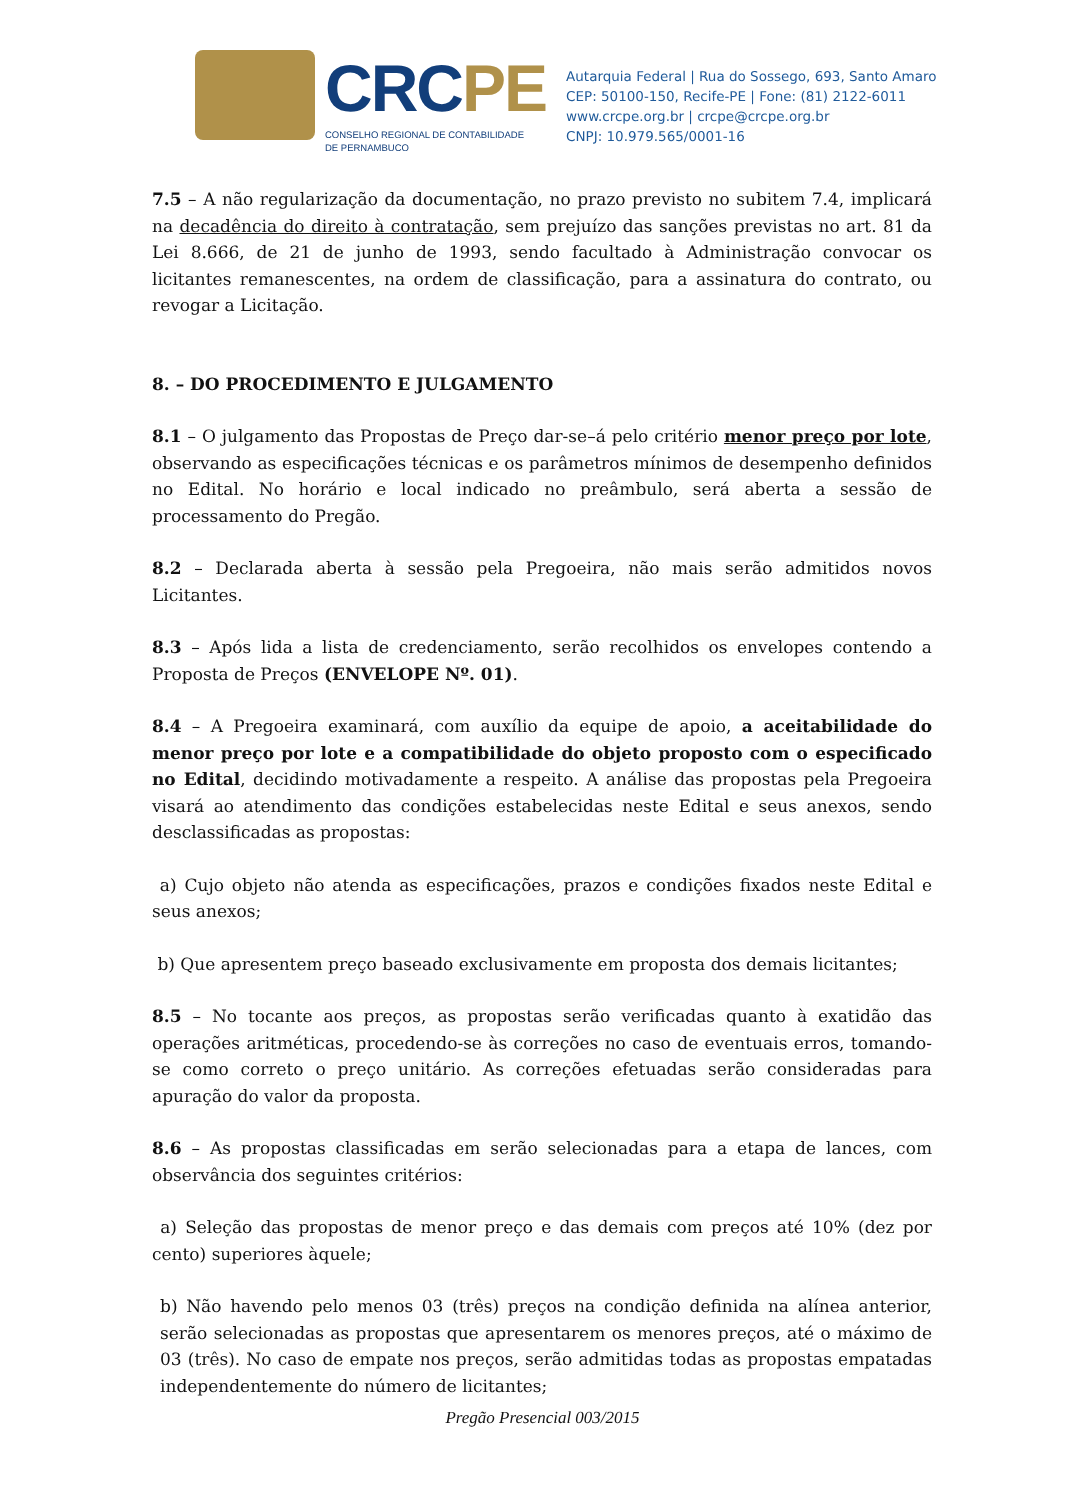CRCPE
CONSELHO REGIONAL DE CONTABILIDADE
DE PERNAMBUCO
Autarquia Federal | Rua do Sossego, 693, Santo Amaro
CEP: 50100-150, Recife-PE | Fone: (81) 2122-6011
www.crcpe.org.br | crcpe@crcpe.org.br
CNPJ: 10.979.565/0001-16
7.5 – A não regularização da documentação, no prazo previsto no subitem 7.4, implicará na decadência do direito à contratação, sem prejuízo das sanções previstas no art. 81 da Lei 8.666, de 21 de junho de 1993, sendo facultado à Administração convocar os licitantes remanescentes, na ordem de classificação, para a assinatura do contrato, ou revogar a Licitação.
8. – DO PROCEDIMENTO E JULGAMENTO
8.1 – O julgamento das Propostas de Preço dar-se–á pelo critério menor preço por lote, observando as especificações técnicas e os parâmetros mínimos de desempenho definidos no Edital. No horário e local indicado no preâmbulo, será aberta a sessão de processamento do Pregão.
8.2 – Declarada aberta à sessão pela Pregoeira, não mais serão admitidos novos Licitantes.
8.3 – Após lida a lista de credenciamento, serão recolhidos os envelopes contendo a Proposta de Preços (ENVELOPE Nº. 01).
8.4 – A Pregoeira examinará, com auxílio da equipe de apoio, a aceitabilidade do menor preço por lote e a compatibilidade do objeto proposto com o especificado no Edital, decidindo motivadamente a respeito. A análise das propostas pela Pregoeira visará ao atendimento das condições estabelecidas neste Edital e seus anexos, sendo desclassificadas as propostas:
a) Cujo objeto não atenda as especificações, prazos e condições fixados neste Edital e seus anexos;
b) Que apresentem preço baseado exclusivamente em proposta dos demais licitantes;
8.5 – No tocante aos preços, as propostas serão verificadas quanto à exatidão das operações aritméticas, procedendo-se às correções no caso de eventuais erros, tomando- se como correto o preço unitário. As correções efetuadas serão consideradas para apuração do valor da proposta.
8.6 – As propostas classificadas em serão selecionadas para a etapa de lances, com observância dos seguintes critérios:
a) Seleção das propostas de menor preço e das demais com preços até 10% (dez por cento) superiores àquele;
b) Não havendo pelo menos 03 (três) preços na condição definida na alínea anterior, serão selecionadas as propostas que apresentarem os menores preços, até o máximo de 03 (três). No caso de empate nos preços, serão admitidas todas as propostas empatadas independentemente do número de licitantes;
Pregão Presencial 003/2015